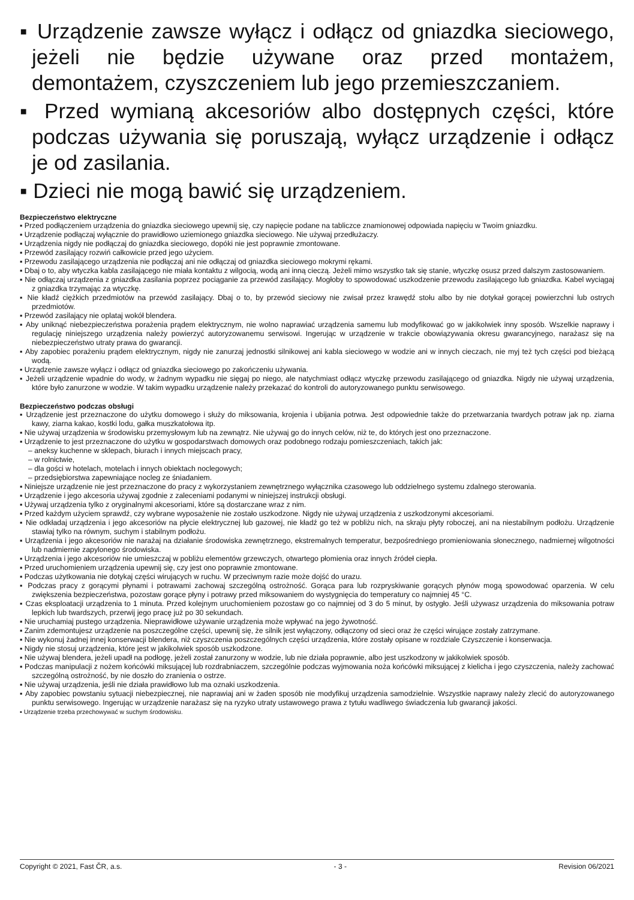▪ Urządzenie zawsze wyłącz i odłącz od gniazdka sieciowego, jeżeli nie będzie używane oraz przed montażem, demontażem, czyszczeniem lub jego przemieszczaniem.
▪ Przed wymianą akcesoriów albo dostępnych części, które podczas używania się poruszają, wyłącz urządzenie i odłącz je od zasilania.
▪ Dzieci nie mogą bawić się urządzeniem.
Bezpieczeństwo elektryczne
▪ Przed podłączeniem urządzenia do gniazdka sieciowego upewnij się, czy napięcie podane na tabliczce znamionowej odpowiada napięciu w Twoim gniazdku.
▪ Urządzenie podłączaj wyłącznie do prawidłowo uziemionego gniazdka sieciowego. Nie używaj przedłużaczy.
▪ Urządzenia nigdy nie podłączaj do gniazdka sieciowego, dopóki nie jest poprawnie zmontowane.
▪ Przewód zasilający rozwiń całkowicie przed jego użyciem.
▪ Przewodu zasilającego urządzenia nie podłączaj ani nie odłączaj od gniazdka sieciowego mokrymi rękami.
▪ Dbaj o to, aby wtyczka kabla zasilającego nie miała kontaktu z wilgocią, wodą ani inną cieczą. Jeżeli mimo wszystko tak się stanie, wtyczkę osusz przed dalszym zastosowaniem.
▪ Nie odłączaj urządzenia z gniazdka zasilania poprzez pociąganie za przewód zasilający. Mogłoby to spowodować uszkodzenie przewodu zasilającego lub gniazdka. Kabel wyciągaj z gniazdka trzymając za wtyczkę.
▪ Nie kładź ciężkich przedmiotów na przewód zasilający. Dbaj o to, by przewód sieciowy nie zwisał przez krawędź stołu albo by nie dotykał gorącej powierzchni lub ostrych przedmiotów.
▪ Przewód zasilający nie oplataj wokół blendera.
▪ Aby uniknąć niebezpieczeństwa porażenia prądem elektrycznym, nie wolno naprawiać urządzenia samemu lub modyfikować go w jakikolwiek inny sposób. Wszelkie naprawy i regulację niniejszego urządzenia należy powierzyć autoryzowanemu serwisowi. Ingerując w urządzenie w trakcie obowiązywania okresu gwarancyjnego, narażasz się na niebezpieczeństwo utraty prawa do gwarancji.
▪ Aby zapobiec porażeniu prądem elektrycznym, nigdy nie zanurzaj jednostki silnikowej ani kabla sieciowego w wodzie ani w innych cieczach, nie myj też tych części pod bieżącą wodą.
▪ Urządzenie zawsze wyłącz i odłącz od gniazdka sieciowego po zakończeniu używania.
▪ Jeżeli urządzenie wpadnie do wody, w żadnym wypadku nie sięgaj po niego, ale natychmiast odłącz wtyczkę przewodu zasilającego od gniazdka. Nigdy nie używaj urządzenia, które było zanurzone w wodzie. W takim wypadku urządzenie należy przekazać do kontroli do autoryzowanego punktu serwisowego.
Bezpieczeństwo podczas obsługi
▪ Urządzenie jest przeznaczone do użytku domowego i służy do miksowania, krojenia i ubijania potrwa. Jest odpowiednie także do przetwarzania twardych potraw jak np. ziarna kawy, ziarna kakao, kostki lodu, gałka muszkatołowa itp.
▪ Nie używaj urządzenia w środowisku przemysłowym lub na zewnątrz. Nie używaj go do innych celów, niż te, do których jest ono przeznaczone.
▪ Urządzenie to jest przeznaczone do użytku w gospodarstwach domowych oraz podobnego rodzaju pomieszczeniach, takich jak:
– aneksy kuchenne w sklepach, biurach i innych miejscach pracy,
– w rolnictwie,
– dla gości w hotelach, motelach i innych obiektach noclegowych;
– przedsiębiorstwa zapewniające nocleg ze śniadaniem.
▪ Niniejsze urządzenie nie jest przeznaczone do pracy z wykorzystaniem zewnętrznego wyłącznika czasowego lub oddzielnego systemu zdalnego sterowania.
▪ Urządzenie i jego akcesoria używaj zgodnie z zaleceniami podanymi w niniejszej instrukcji obsługi.
▪ Używaj urządzenia tylko z oryginalnymi akcesoriami, które są dostarczane wraz z nim.
▪ Przed każdym użyciem sprawdź, czy wybrane wyposażenie nie zostało uszkodzone. Nigdy nie używaj urządzenia z uszkodzonymi akcesoriami.
▪ Nie odkładaj urządzenia i jego akcesoriów na płycie elektrycznej lub gazowej, nie kładź go też w pobliżu nich, na skraju płyty roboczej, ani na niestabilnym podłożu. Urządzenie stawiaj tylko na równym, suchym i stabilnym podłożu.
▪ Urządzenia i jego akcesoriów nie narażaj na działanie środowiska zewnętrznego, ekstremalnych temperatur, bezpośredniego promieniowania słonecznego, nadmiernej wilgotności lub nadmiernie zapylonego środowiska.
▪ Urządzenia i jego akcesoriów nie umieszczaj w pobliżu elementów grzewczych, otwartego płomienia oraz innych źródeł ciepła.
▪ Przed uruchomieniem urządzenia upewnij się, czy jest ono poprawnie zmontowane.
▪ Podczas użytkowania nie dotykaj części wirujących w ruchu. W przeciwnym razie może dojść do urazu.
▪ Podczas pracy z gorącymi płynami i potrawami zachowaj szczególną ostrożność. Gorąca para lub rozpryskiwanie gorących płynów mogą spowodować oparzenia. W celu zwiększenia bezpieczeństwa, pozostaw gorące płyny i potrawy przed miksowaniem do wystygnięcia do temperatury co najmniej 45 °C.
▪ Czas eksploatacji urządzenia to 1 minuta. Przed kolejnym uruchomieniem pozostaw go co najmniej od 3 do 5 minut, by ostygło. Jeśli używasz urządzenia do miksowania potraw lepkich lub twardszych, przerwij jego pracę już po 30 sekundach.
▪ Nie uruchamiaj pustego urządzenia. Nieprawidłowe używanie urządzenia może wpływać na jego żywotność.
▪ Zanim zdemontujesz urządzenie na poszczególne części, upewnij się, że silnik jest wyłączony, odłączony od sieci oraz że części wirujące zostały zatrzymane.
▪ Nie wykonuj żadnej innej konserwacji blendera, niż czyszczenia poszczególnych części urządzenia, które zostały opisane w rozdziale Czyszczenie i konserwacja.
▪ Nigdy nie stosuj urządzenia, które jest w jakikolwiek sposób uszkodzone.
▪ Nie używaj blendera, jeżeli upadł na podłogę, jeżeli został zanurzony w wodzie, lub nie działa poprawnie, albo jest uszkodzony w jakikolwiek sposób.
▪ Podczas manipulacji z nożem końcówki miksującej lub rozdrabniaczem, szczególnie podczas wyjmowania noża końcówki miksującej z kielicha i jego czyszczenia, należy zachować szczególną ostrożność, by nie doszło do zranienia o ostrze.
▪ Nie używaj urządzenia, jeśli nie działa prawidłowo lub ma oznaki uszkodzenia.
▪ Aby zapobiec powstaniu sytuacji niebezpiecznej, nie naprawiaj ani w żaden sposób nie modyfikuj urządzenia samodzielnie. Wszystkie naprawy należy zlecić do autoryzowanego punktu serwisowego. Ingerując w urządzenie narażasz się na ryzyko utraty ustawowego prawa z tytułu wadliwego świadczenia lub gwarancji jakości.
▪ Urządzenie trzeba przechowywać w suchym środowisku.
Copyright © 2021, Fast ČR, a.s. - 3 - Revision 06/2021